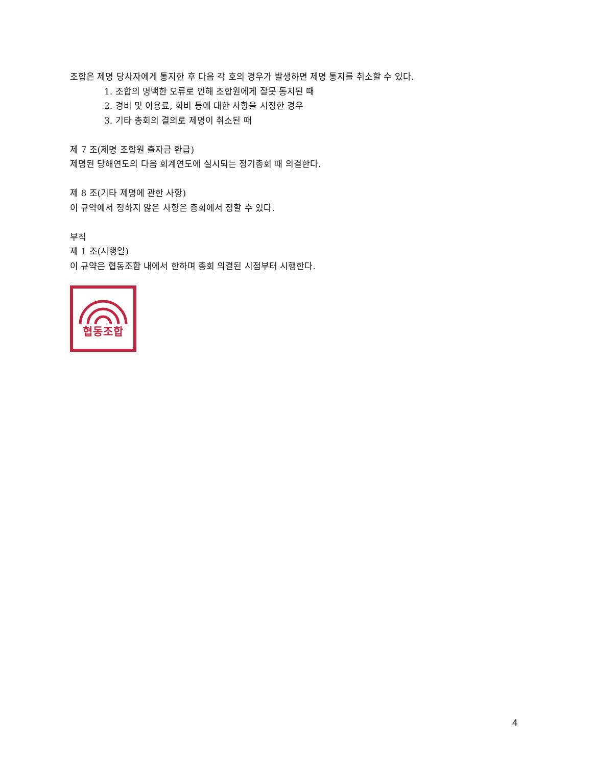조합은 제명 당사자에게 통지한 후 다음 각 호의 경우가 발생하면 제명 통지를 취소할 수 있다.
1. 조합의 명백한 오류로 인해 조합원에게 잘못 통지된 때
2. 경비 및 이용료, 회비 등에 대한 사항을 시정한 경우
3. 기타 총회의 결의로 제명이 취소된 때
제 7 조(제명 조합원 출자금 환급)
제명된 당해연도의 다음 회계연도에 실시되는 정기총회 때 의결한다.
제 8 조(기타 제명에 관한 사항)
이 규약에서 정하지 않은 사항은 총회에서 정할 수 있다.
부칙
제 1 조(시행일)
이 규약은 협동조합 내에서 한하며 총회 의결된 시점부터 시행한다.
협동조합
4